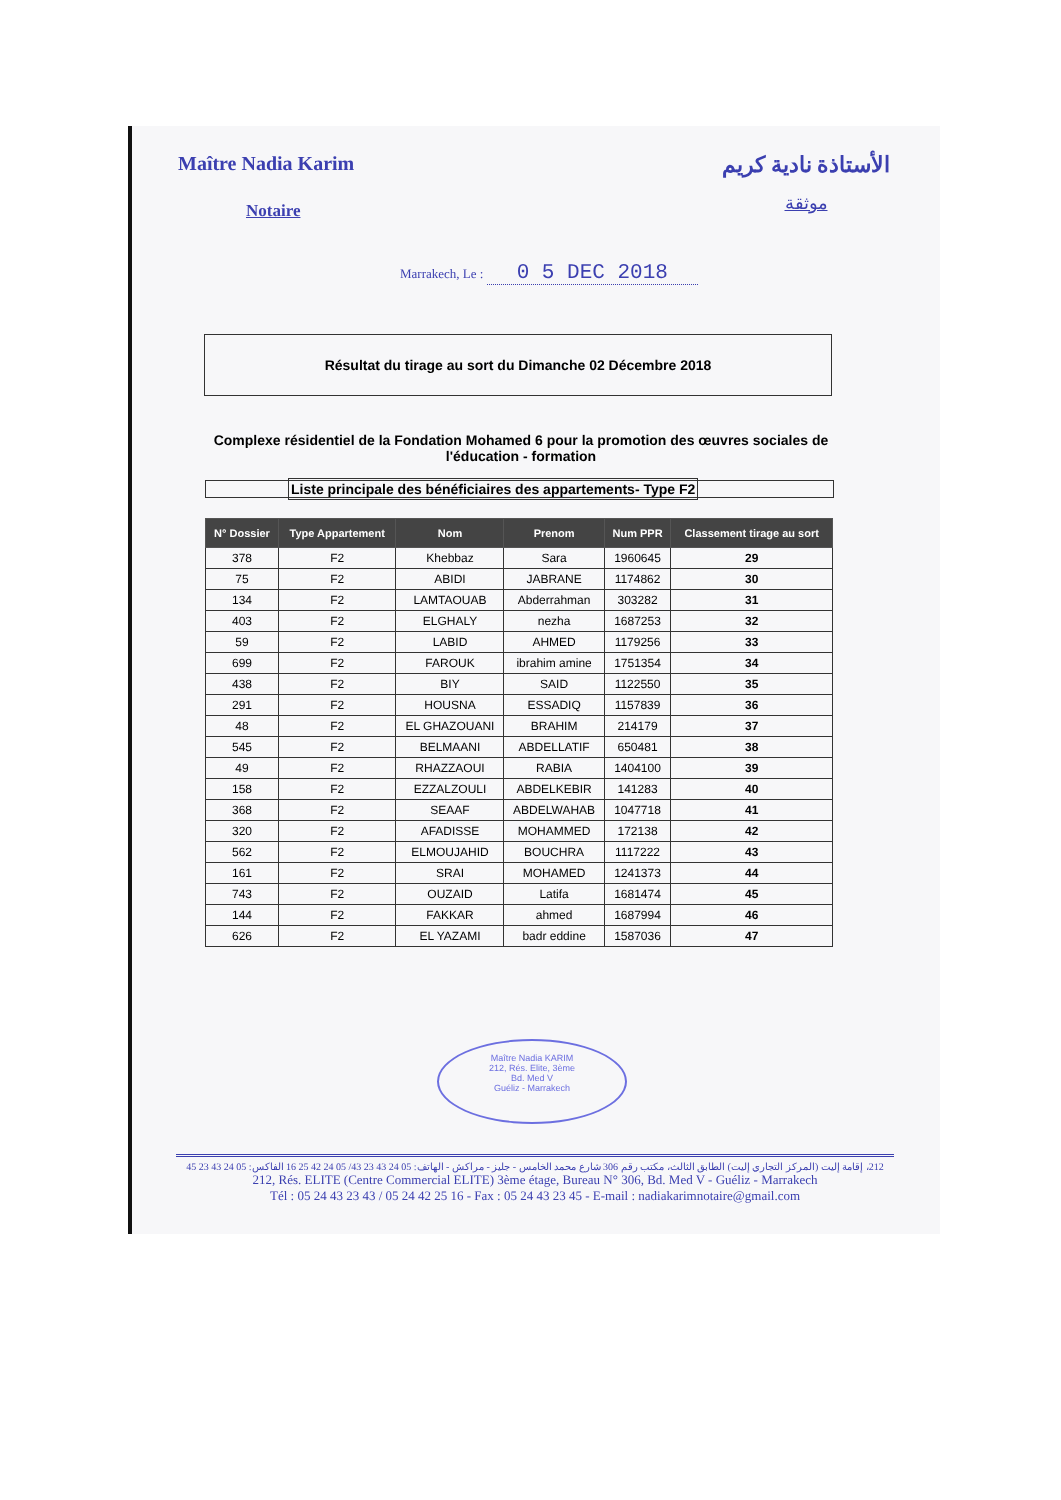Maître Nadia Karim
Notaire
الأستاذة نادية كريم
موثقة
Marrakech, Le : 0 5 DEC 2018
Résultat du tirage au sort du Dimanche 02 Décembre 2018
Complexe résidentiel de la Fondation Mohamed 6 pour la promotion des œuvres sociales de l'éducation - formation
Liste principale des bénéficiaires des appartements- Type F2
| N° Dossier | Type Appartement | Nom | Prenom | Num PPR | Classement tirage au sort |
| --- | --- | --- | --- | --- | --- |
| 378 | F2 | Khebbaz | Sara | 1960645 | 29 |
| 75 | F2 | ABIDI | JABRANE | 1174862 | 30 |
| 134 | F2 | LAMTAOUAB | Abderrahman | 303282 | 31 |
| 403 | F2 | ELGHALY | nezha | 1687253 | 32 |
| 59 | F2 | LABID | AHMED | 1179256 | 33 |
| 699 | F2 | FAROUK | ibrahim amine | 1751354 | 34 |
| 438 | F2 | BIY | SAID | 1122550 | 35 |
| 291 | F2 | HOUSNA | ESSADIQ | 1157839 | 36 |
| 48 | F2 | EL GHAZOUANI | BRAHIM | 214179 | 37 |
| 545 | F2 | BELMAANI | ABDELLATIF | 650481 | 38 |
| 49 | F2 | RHAZZAOUI | RABIA | 1404100 | 39 |
| 158 | F2 | EZZALZOULI | ABDELKEBIR | 141283 | 40 |
| 368 | F2 | SEAAF | ABDELWAHAB | 1047718 | 41 |
| 320 | F2 | AFADISSE | MOHAMMED | 172138 | 42 |
| 562 | F2 | ELMOUJAHID | BOUCHRA | 1117222 | 43 |
| 161 | F2 | SRAI | MOHAMED | 1241373 | 44 |
| 743 | F2 | OUZAID | Latifa | 1681474 | 45 |
| 144 | F2 | FAKKAR | ahmed | 1687994 | 46 |
| 626 | F2 | EL YAZAMI | badr eddine | 1587036 | 47 |
Maître Nadia KARIM
212, Rés. Elite, 3ème
Bd. Med V
Guéliz - Marrakech
212، إقامة إليت (المركز التجاري إليت) الطابق الثالث، مكتب رقم 306 شارع محمد الخامس - جليز - مراكش - الهاتف: 05 24 43 23 43/ 05 24 42 25 16 الفاكس: 05 24 43 23 45
212, Rés. ELITE (Centre Commercial ELITE) 3ème étage, Bureau N° 306, Bd. Med V - Guéliz - Marrakech
Tél : 05 24 43 23 43 / 05 24 42 25 16 - Fax : 05 24 43 23 45 - E-mail : nadiakarimnotaire@gmail.com